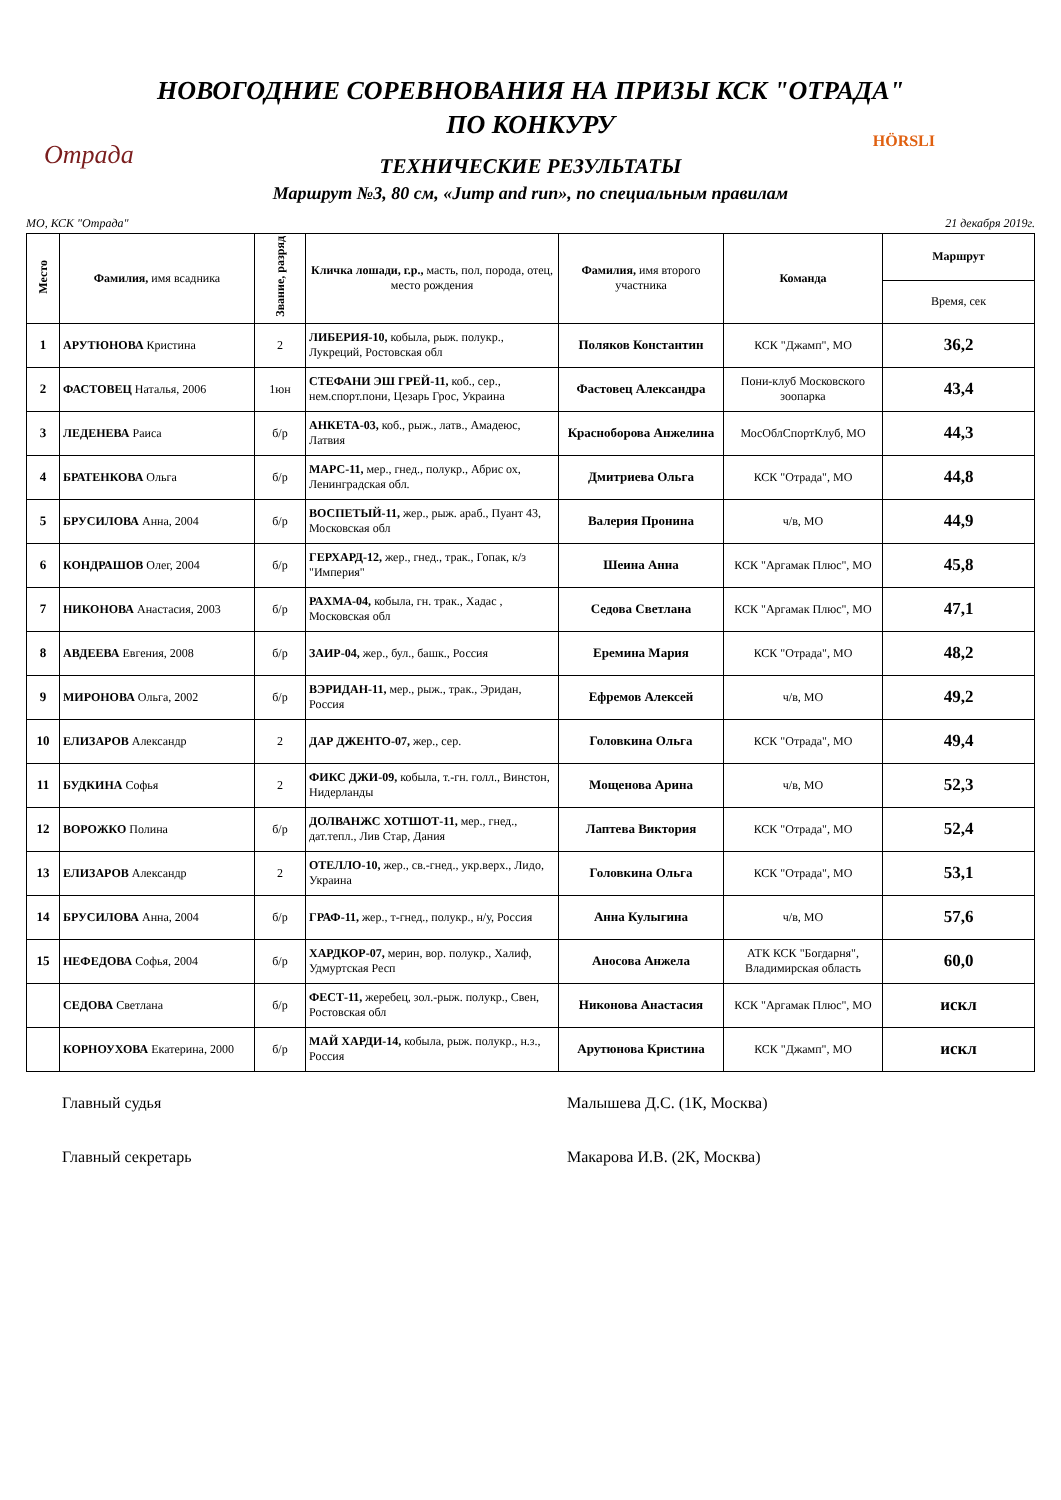Отрада HÖRSLI
НОВОГОДНИЕ СОРЕВНОВАНИЯ НА ПРИЗЫ КСК "ОТРАДА"
ПО КОНКУРУ
ТЕХНИЧЕСКИЕ РЕЗУЛЬТАТЫ
Маршрут №3, 80 см, «Jump and run», по специальным правилам
МО, КСК "Отрада" 21 декабря 2019г.
| Место | Фамилия, имя всадника | Звание, разряд | Кличка лошади, г.р., масть, пол, порода, отец, место рождения | Фамилия, имя второго участника | Команда | Маршрут |
| --- | --- | --- | --- | --- | --- | --- |
| | | | | | | Время, сек |
| 1 | АРУТЮНОВА Кристина | 2 | ЛИБЕРИЯ-10, кобыла, рыж. полукр., Лукреций, Ростовская обл | Поляков Константин | КСК "Джамп", МО | 36,2 |
| 2 | ФАСТОВЕЦ Наталья, 2006 | 1юн | СТЕФАНИ ЭШ ГРЕЙ-11, коб., сер., нем.спорт.пони, Цезарь Грос, Украина | Фастовец Александра | Пони-клуб Московского зоопарка | 43,4 |
| 3 | ЛЕДЕНЕВА Раиса | б/р | АНКЕТА-03, коб., рыж., латв., Амадеюс, Латвия | Красноборова Анжелина | МосОблСпортКлуб, МО | 44,3 |
| 4 | БРАТЕНКОВА Ольга | б/р | МАРС-11, мер., гнед., полукр., Абрис ох, Ленинградская обл. | Дмитриева Ольга | КСК "Отрада", МО | 44,8 |
| 5 | БРУСИЛОВА Анна, 2004 | б/р | ВОСПЕТЫЙ-11, жер., рыж. араб., Пуант 43, Московская обл | Валерия Пронина | ч/в, МО | 44,9 |
| 6 | КОНДРАШОВ Олег, 2004 | б/р | ГЕРХАРД-12, жер., гнед., трак., Гопак, к/з "Империя" | Шеина Анна | КСК "Аргамак Плюс", МО | 45,8 |
| 7 | НИКОНОВА Анастасия, 2003 | б/р | РАХМА-04, кобыла, гн. трак., Хадас , Московская обл | Седова Светлана | КСК "Аргамак Плюс", МО | 47,1 |
| 8 | АВДЕЕВА Евгения, 2008 | б/р | ЗАИР-04, жер., бул., башк., Россия | Еремина Мария | КСК "Отрада", МО | 48,2 |
| 9 | МИРОНОВА Ольга, 2002 | б/р | ВЭРИДАН-11, мер., рыж., трак., Эридан, Россия | Ефремов Алексей | ч/в, МО | 49,2 |
| 10 | ЕЛИЗАРОВ Александр | 2 | ДАР ДЖЕНТО-07, жер., сер. | Головкина Ольга | КСК "Отрада", МО | 49,4 |
| 11 | БУДКИНА Софья | 2 | ФИКС ДЖИ-09, кобыла, т.-гн. голл., Винстон, Нидерланды | Мощенова Арина | ч/в, МО | 52,3 |
| 12 | ВОРОЖКО Полина | б/р | ДОЛВАНЖС ХОТШОТ-11, мер., гнед., дат.тепл., Лив Стар, Дания | Лаптева Виктория | КСК "Отрада", МО | 52,4 |
| 13 | ЕЛИЗАРОВ Александр | 2 | ОТЕЛЛО-10, жер., св.-гнед., укр.верх., Лидо, Украина | Головкина Ольга | КСК "Отрада", МО | 53,1 |
| 14 | БРУСИЛОВА Анна, 2004 | б/р | ГРАФ-11, жер., т-гнед., полукр., н/у, Россия | Анна Кулыгина | ч/в, МО | 57,6 |
| 15 | НЕФЕДОВА Софья, 2004 | б/р | ХАРДКОР-07, мерин, вор. полукр., Халиф, Удмуртская Респ | Аносова Анжела | АТК КСК "Богдарня", Владимирская область | 60,0 |
| | СЕДОВА Светлана | б/р | ФЕСТ-11, жеребец, зол.-рыж. полукр., Свен, Ростовская обл | Никонова Анастасия | КСК "Аргамак Плюс", МО | искл |
| | КОРНОУХОВА Екатерина, 2000 | б/р | МАЙ ХАРДИ-14, кобыла, рыж. полукр., н.з., Россия | Арутюнова Кристина | КСК "Джамп", МО | искл |
Главный судья Малышева Д.С. (1К, Москва)
Главный секретарь Макарова И.В. (2К, Москва)